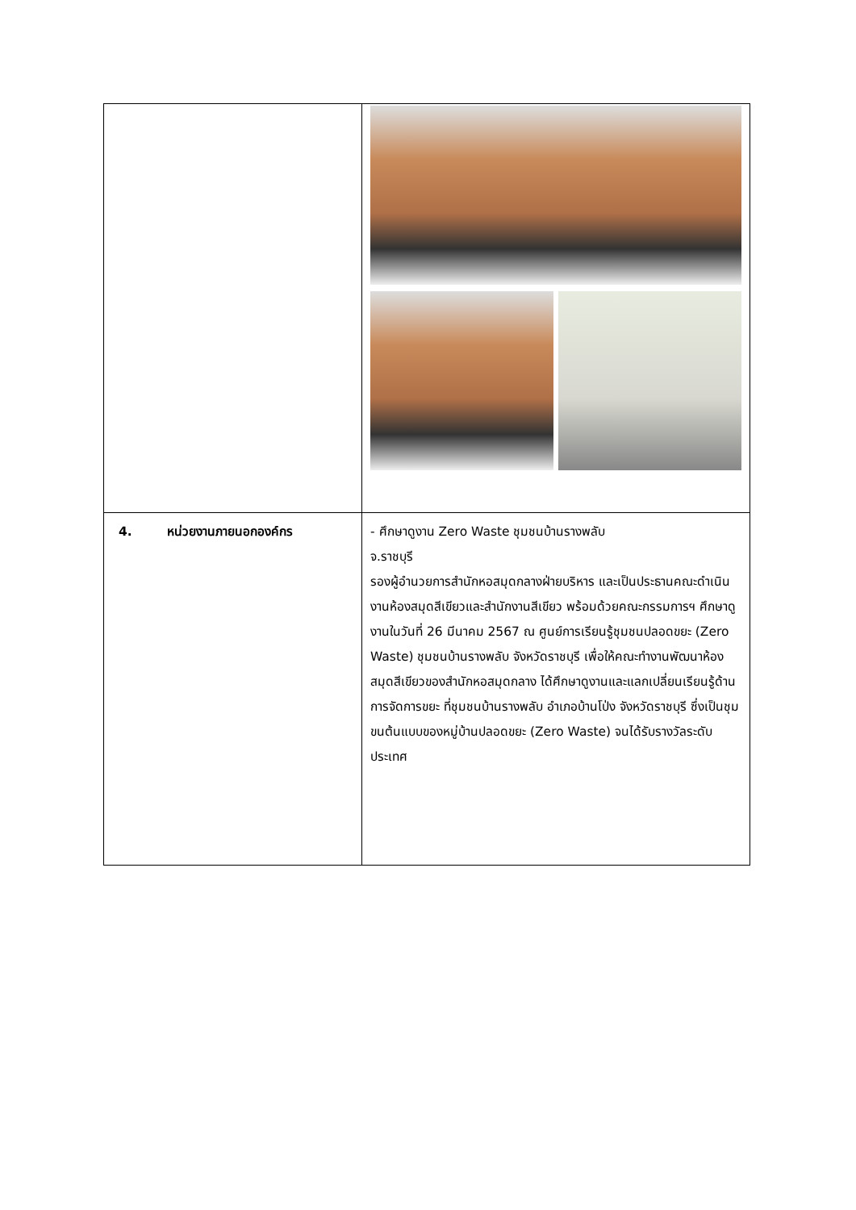| 4. หน่วยงานภายนอกองค์กร | - ศึกษาดูงาน Zero Waste ชุมชนบ้านรางพลับ จ.ราชบุรี รองผู้อำนวยการสำนักหอสมุดกลางฝ่ายบริหาร และเป็นประธานคณะดำเนินงานห้องสมุดสีเขียวและสำนักงานสีเขียว พร้อมด้วยคณะกรรมการฯ ศึกษาดูงานในวันที่ 26 มีนาคม 2567 ณ ศูนย์การเรียนรู้ชุมชนปลอดขยะ (Zero Waste) ชุมชนบ้านรางพลับ จังหวัดราชบุรี เพื่อให้คณะทำงานพัฒนาห้องสมุดสีเขียวของสำนักหอสมุดกลาง ได้ศึกษาดูงานและแลกเปลี่ยนเรียนรู้ด้านการจัดการขยะ ที่ชุมชนบ้านรางพลับ อำเภอบ้านโป่ง จังหวัดราชบุรี ซึ่งเป็นชุมขนต้นแบบของหมู่บ้านปลอดขยะ (Zero Waste) จนได้รับรางวัลระดับประเทศ |